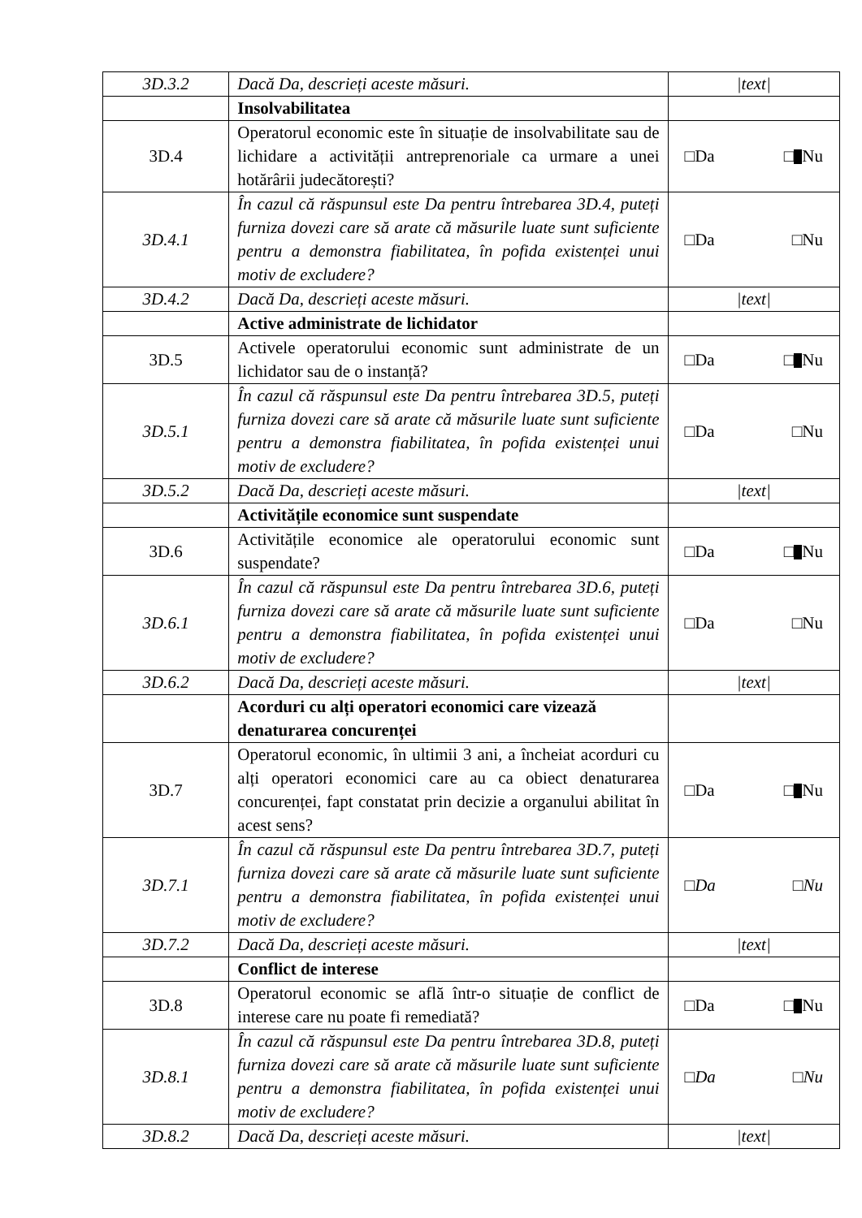| 3D.3.2 | Dacă Da, descrieți aceste măsuri. | /text/ |
| | Insolvabilitatea | |
| 3D.4 | Operatorul economic este în situație de insolvabilitate sau de lichidare a activității antreprenoriale ca urmare a unei hotărârii judecătorești? | □Da □ Nu |
| 3D.4.1 | În cazul că răspunsul este Da pentru întrebarea 3D.4, puteți furniza dovezi care să arate că măsurile luate sunt suficiente pentru a demonstra fiabilitatea, în pofida existenței unui motiv de excludere? | □Da □Nu |
| 3D.4.2 | Dacă Da, descrieți aceste măsuri. | /text/ |
| | Active administrate de lichidator | |
| 3D.5 | Activele operatorului economic sunt administrate de un lichidator sau de o instanță? | □Da □ Nu |
| 3D.5.1 | În cazul că răspunsul este Da pentru întrebarea 3D.5, puteți furniza dovezi care să arate că măsurile luate sunt suficiente pentru a demonstra fiabilitatea, în pofida existenței unui motiv de excludere? | □Da □Nu |
| 3D.5.2 | Dacă Da, descrieți aceste măsuri. | /text/ |
| | Activitățile economice sunt suspendate | |
| 3D.6 | Activitățile economice ale operatorului economic sunt suspendate? | □Da □ Nu |
| 3D.6.1 | În cazul că răspunsul este Da pentru întrebarea 3D.6, puteți furniza dovezi care să arate că măsurile luate sunt suficiente pentru a demonstra fiabilitatea, în pofida existenței unui motiv de excludere? | □Da □Nu |
| 3D.6.2 | Dacă Da, descrieți aceste măsuri. | /text/ |
| | Acorduri cu alți operatori economici care vizează denaturarea concurenței | |
| 3D.7 | Operatorul economic, în ultimii 3 ani, a încheiat acorduri cu alți operatori economici care au ca obiect denaturarea concurenței, fapt constatat prin decizie a organului abilitat în acest sens? | □Da □ Nu |
| 3D.7.1 | În cazul că răspunsul este Da pentru întrebarea 3D.7, puteți furniza dovezi care să arate că măsurile luate sunt suficiente pentru a demonstra fiabilitatea, în pofida existenței unui motiv de excludere? | □Da □Nu |
| 3D.7.2 | Dacă Da, descrieți aceste măsuri. | /text/ |
| | Conflict de interese | |
| 3D.8 | Operatorul economic se află într-o situație de conflict de interese care nu poate fi remediată? | □Da □ Nu |
| 3D.8.1 | În cazul că răspunsul este Da pentru întrebarea 3D.8, puteți furniza dovezi care să arate că măsurile luate sunt suficiente pentru a demonstra fiabilitatea, în pofida existenței unui motiv de excludere? | □Da □Nu |
| 3D.8.2 | Dacă Da, descrieți aceste măsuri. | /text/ |